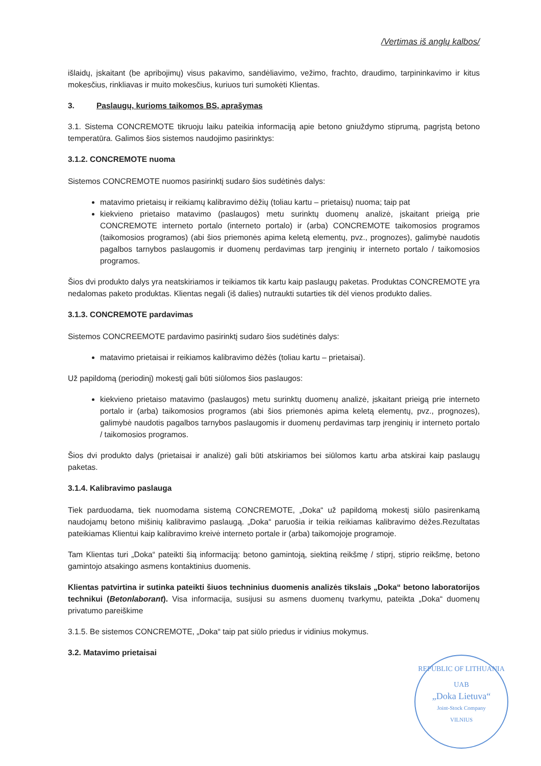/Vertimas iš anglų kalbos/
išlaidų, įskaitant (be apribojimų) visus pakavimo, sandėliavimo, vežimo, frachto, draudimo, tarpininkavimo ir kitus mokesčius, rinkliavas ir muito mokesčius, kuriuos turi sumokėti Klientas.
3. Paslaugų, kurioms taikomos BS, aprašymas
3.1. Sistema CONCREMOTE tikruoju laiku pateikia informaciją apie betono gniuždymo stiprumą, pagrįstą betono temperatūra. Galimos šios sistemos naudojimo pasirinktys:
3.1.2. CONCREMOTE nuoma
Sistemos CONCREMOTE nuomos pasirinktį sudaro šios sudėtinės dalys:
matavimo prietaisų ir reikiamų kalibravimo dėžių (toliau kartu – prietaisų) nuoma; taip pat
kiekvieno prietaiso matavimo (paslaugos) metu surinktų duomenų analizė, įskaitant prieigą prie CONCREMOTE interneto portalo (interneto portalo) ir (arba) CONCREMOTE taikomosios programos (taikomosios programos) (abi šios priemonės apima keletą elementų, pvz., prognozes), galimybė naudotis pagalbos tarnybos paslaugomis ir duomenų perdavimas tarp įrenginių ir interneto portalo / taikomosios programos.
Šios dvi produkto dalys yra neatskiriamos ir teikiamos tik kartu kaip paslaugų paketas. Produktas CONCREMOTE yra nedalomas paketo produktas. Klientas negali (iš dalies) nutraukti sutarties tik dėl vienos produkto dalies.
3.1.3. CONCREMOTE pardavimas
Sistemos CONCREEMOTE pardavimo pasirinktį sudaro šios sudėtinės dalys:
matavimo prietaisai ir reikiamos kalibravimo dėžės (toliau kartu – prietaisai).
Už papildomą (periodinį) mokestį gali būti siūlomos šios paslaugos:
kiekvieno prietaiso matavimo (paslaugos) metu surinktų duomenų analizė, įskaitant prieigą prie interneto portalo ir (arba) taikomosios programos (abi šios priemonės apima keletą elementų, pvz., prognozes), galimybė naudotis pagalbos tarnybos paslaugomis ir duomenų perdavimas tarp įrenginių ir interneto portalo / taikomosios programos.
Šios dvi produkto dalys (prietaisai ir analizė) gali būti atskiriamos bei siūlomos kartu arba atskirai kaip paslaugų paketas.
3.1.4. Kalibravimo paslauga
Tiek parduodama, tiek nuomodama sistemą CONCREMOTE, „Doka“ už papildomą mokestį siūlo pasirenkamą naudojamų betono mišinių kalibravimo paslaugą. „Doka“ paruošia ir teikia reikiamas kalibravimo dėžes.Rezultatas pateikiamas Klientui kaip kalibravimo kreivė interneto portale ir (arba) taikomojoje programoje.
Tam Klientas turi „Doka“ pateikti šią informaciją: betono gamintoją, siektiną reikšmę / stiprį, stiprio reikšmę, betono gamintojo atsakingo asmens kontaktinius duomenis.
Klientas patvirtina ir sutinka pateikti šiuos techninius duomenis analizės tikslais „Doka“ betono laboratorijos technikui (Betonlaborant). Visa informacija, susijusi su asmens duomenų tvarkymu, pateikta „Doka“ duomenų privatumo pareiškime
3.1.5. Be sistemos CONCREMOTE, „Doka“ taip pat siūlo priedus ir vidinius mokymus.
3.2. Matavimo prietaisai
REPUBLIC OF LITHUANIA
UAB
„Doka Lietuva“
Joint-Stock Company
VILNIUS